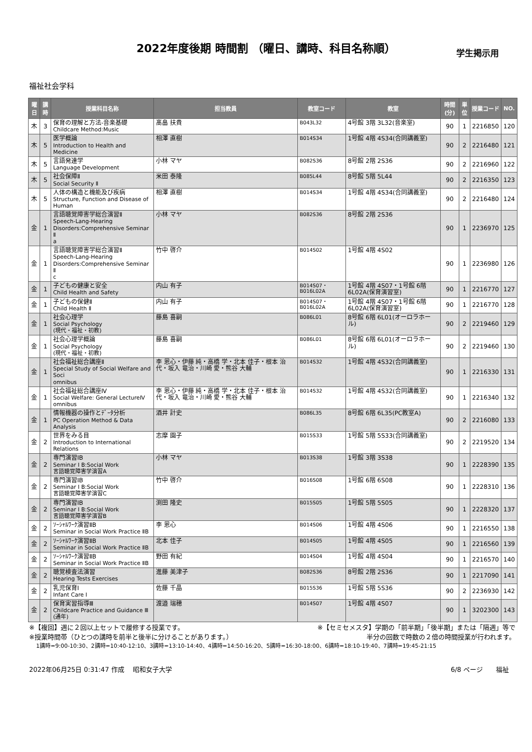2022年度後期 時間割 （曜日、講時、科目名称順）
学生掲示用
福祉社会学科
| 曜日 | 講時 | 授業科目名称 | 担当教員 | 教室コード | 教室 | 時間(分) | 単位 | 授業コード | NO. |
| --- | --- | --- | --- | --- | --- | --- | --- | --- | --- |
| 木 | 3 | 保育の理解と方法-音楽基礎 Childcare Method:Music | 髙畠 扶貴 | B043L32 | 4号館 3階 3L32(音楽室) | 90 | 1 | 2216850 | 120 |
| 木 | 5 | 医学概論 Introduction to Health and Medicine | 相澤 直樹 | B014S34 | 1号館 4階 4S34(合同講義室) | 90 | 2 | 2216480 | 121 |
| 木 | 5 | 言語発達学 Language Development | 小林 マヤ | B082S36 | 8号館 2階 2S36 | 90 | 2 | 2216960 | 122 |
| 木 | 5 | 社会保障Ⅱ Social Security Ⅱ | 米田 泰隆 | B085L44 | 8号館 5階 5L44 | 90 | 2 | 2216350 | 123 |
| 木 | 5 | 人体の構造と機能及び疾病 Structure, Function and Disease of Human | 相澤 直樹 | B014S34 | 1号館 4階 4S34(合同講義室) | 90 | 2 | 2216480 | 124 |
| 金 | 1 | 言語聴覚障害学総合演習Ⅱ Speech-Lang-Hearing Disorders:Comprehensive Seminar Ⅱ a | 小林 マヤ | B082S36 | 8号館 2階 2S36 | 90 | 1 | 2236970 | 125 |
| 金 | 1 | 言語聴覚障害学総合演習Ⅱ Speech-Lang-Hearing Disorders:Comprehensive Seminar Ⅱ c | 竹中 啓介 | B014S02 | 1号館 4階 4S02 | 90 | 1 | 2236980 | 126 |
| 金 | 1 | 子どもの健康と安全 Child Health and Safety | 内山 有子 | B014S07・ B016L02A | 1号館 4階 4S07・1号館 6階 6L02A(保育演習室) | 90 | 1 | 2216770 | 127 |
| 金 | 1 | 子どもの保健Ⅱ Child Health Ⅱ | 内山 有子 | B014S07・ B016L02A | 1号館 4階 4S07・1号館 6階 6L02A(保育演習室) | 90 | 1 | 2216770 | 128 |
| 金 | 1 | 社会心理学 Social Psychology (現代・福祉・初教) | 藤島 喜嗣 | B086L01 | 8号館 6階 6L01(オーロラホール) | 90 | 2 | 2219460 | 129 |
| 金 | 1 | 社会心理学概論 Social Psychology (現代・福祉・初教) | 藤島 喜嗣 | B086L01 | 8号館 6階 6L01(オーロラホール) | 90 | 2 | 2219460 | 130 |
| 金 | 1 | 社会福祉総合講座Ⅱ Special Study of Social Welfare and Soci omnibus | 李 恩心・伊藤 純・高橋 学・北本 佳子・根本 治 代・坂入 竜治・川崎 愛・熊谷 大輔 | B014S32 | 1号館 4階 4S32(合同講義室) | 90 | 1 | 2216330 | 131 |
| 金 | 1 | 社会福祉総合講座Ⅳ Social Welfare: General LectureⅣ omnibus | 李 恩心・伊藤 純・高橋 学・北本 佳子・根本 治 代・坂入 竜治・川崎 愛・熊谷 大輔 | B014S32 | 1号館 4階 4S32(合同講義室) | 90 | 1 | 2216340 | 132 |
| 金 | 1 | 情報機器の操作とﾃﾞｰﾀ分析 PC Operation Method & Data Analysis | 酒井 計史 | B086L35 | 8号館 6階 6L35(PC教室A) | 90 | 2 | 2216080 | 133 |
| 金 | 2 | 世界をみる目 Introduction to International Relations | 志摩 園子 | B015S33 | 1号館 5階 5S33(合同講義室) | 90 | 2 | 2219520 | 134 |
| 金 | 2 | 専門演習ⅠB Seminar Ⅰ B:Social Work 言語聴覚障害学演習A | 小林 マヤ | B013S38 | 1号館 3階 3S38 | 90 | 1 | 2228390 | 135 |
| 金 | 2 | 専門演習ⅠB Seminar Ⅰ B:Social Work 言語聴覚障害学演習C | 竹中 啓介 | B016S08 | 1号館 6階 6S08 | 90 | 1 | 2228310 | 136 |
| 金 | 2 | 専門演習ⅠB Seminar Ⅰ B:Social Work 言語聴覚障害学演習B | 渕田 隆史 | B015S05 | 1号館 5階 5S05 | 90 | 1 | 2228320 | 137 |
| 金 | 2 | ｿｰｼｬﾙﾜｰｸ演習ⅡB Seminar in Social Work Practice ⅡB | 李 恩心 | B014S06 | 1号館 4階 4S06 | 90 | 1 | 2216550 | 138 |
| 金 | 2 | ｿｰｼｬﾙﾜｰｸ演習ⅡB Seminar in Social Work Practice ⅡB | 北本 佳子 | B014S05 | 1号館 4階 4S05 | 90 | 1 | 2216560 | 139 |
| 金 | 2 | ｿｰｼｬﾙﾜｰｸ演習ⅡB Seminar in Social Work Practice ⅡB | 野田 有紀 | B014S04 | 1号館 4階 4S04 | 90 | 1 | 2216570 | 140 |
| 金 | 2 | 聴覚検査法演習 Hearing Tests Exercises | 進藤 美津子 | B082S36 | 8号館 2階 2S36 | 90 | 1 | 2217090 | 141 |
| 金 | 2 | 乳児保育Ⅰ Infant Care Ⅰ | 佐藤 千晶 | B015S36 | 1号館 5階 5S36 | 90 | 2 | 2236930 | 142 |
| 金 | 2 | 保育実習指導Ⅲ Childcare Practice and Guidance Ⅲ (通年) | 渡邉 瑞穂 | B014S07 | 1号館 4階 4S07 | 90 | 1 | 3202300 | 143 |
※【複回】週に２回以上セットで履修する授業です。 ※【セミセメスタ】学期の「前半期」「後半期」または「隔週」等で
※授業時間帯（ひとつの講時を前半と後半に分けることがあります。） 半分の回数で時数の２倍の時間授業が行われます。
1講時=9:00-10:30、2講時=10:40-12:10、3講時=13:10-14:40、4講時=14:50-16:20、5講時=16:30-18:00、6講時=18:10-19:40、7講時=19:45-21:15
2022年06月25日 0:31:47 作成　 昭和女子大学 6/8 ページ　　福祉